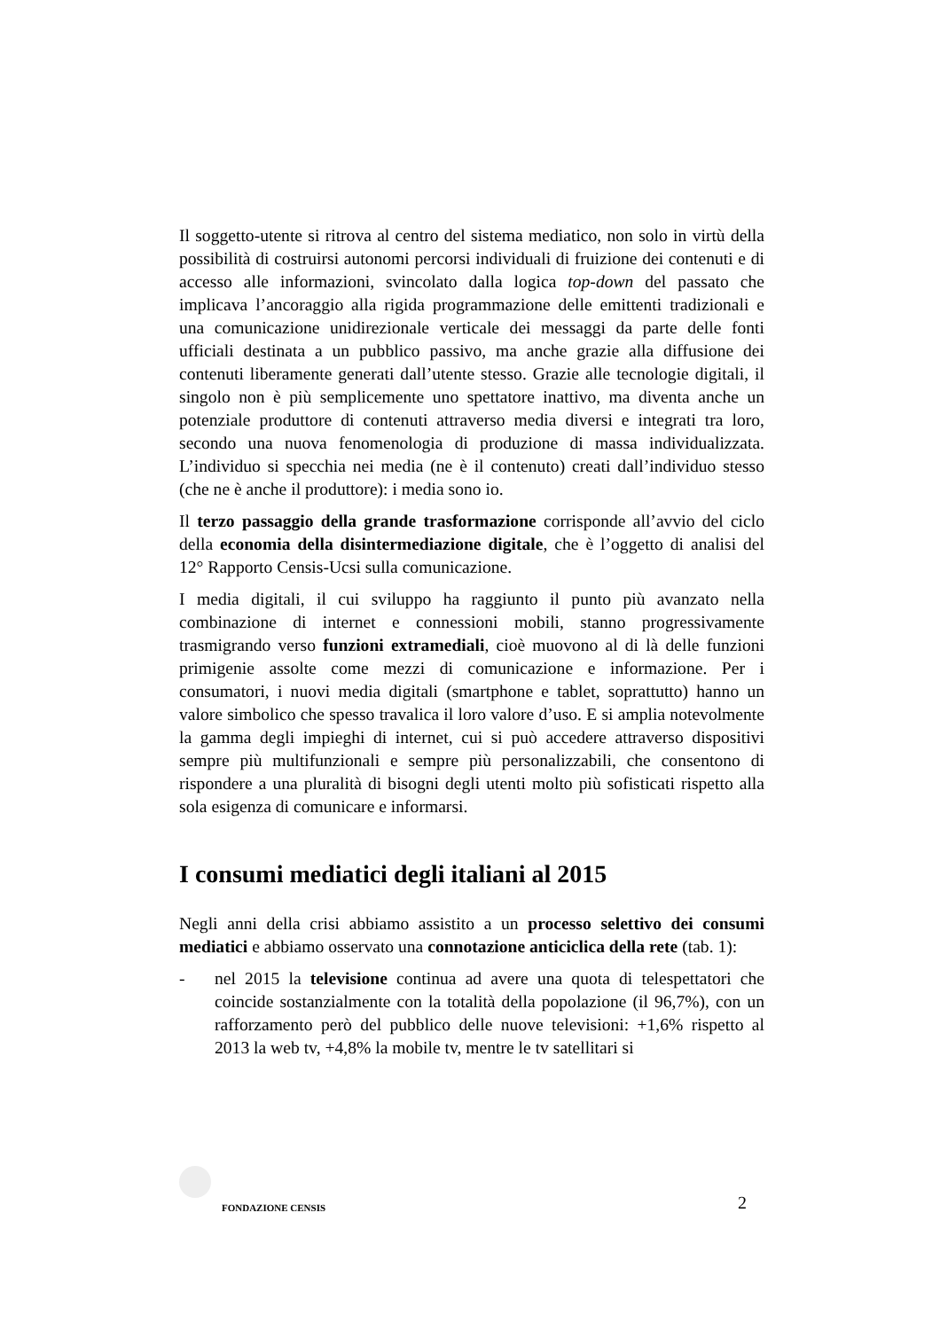Il soggetto-utente si ritrova al centro del sistema mediatico, non solo in virtù della possibilità di costruirsi autonomi percorsi individuali di fruizione dei contenuti e di accesso alle informazioni, svincolato dalla logica top-down del passato che implicava l’ancoraggio alla rigida programmazione delle emittenti tradizionali e una comunicazione unidirezionale verticale dei messaggi da parte delle fonti ufficiali destinata a un pubblico passivo, ma anche grazie alla diffusione dei contenuti liberamente generati dall’utente stesso. Grazie alle tecnologie digitali, il singolo non è più semplicemente uno spettatore inattivo, ma diventa anche un potenziale produttore di contenuti attraverso media diversi e integrati tra loro, secondo una nuova fenomenologia di produzione di massa individualizzata. L’individuo si specchia nei media (ne è il contenuto) creati dall’individuo stesso (che ne è anche il produttore): i media sono io.
Il terzo passaggio della grande trasformazione corrisponde all’avvio del ciclo della economia della disintermediazione digitale, che è l’oggetto di analisi del 12° Rapporto Censis-Ucsi sulla comunicazione.
I media digitali, il cui sviluppo ha raggiunto il punto più avanzato nella combinazione di internet e connessioni mobili, stanno progressivamente trasmigrando verso funzioni extramediali, cioè muovono al di là delle funzioni primigenie assolte come mezzi di comunicazione e informazione. Per i consumatori, i nuovi media digitali (smartphone e tablet, soprattutto) hanno un valore simbolico che spesso travalica il loro valore d’uso. E si amplia notevolmente la gamma degli impieghi di internet, cui si può accedere attraverso dispositivi sempre più multifunzionali e sempre più personalizzabili, che consentono di rispondere a una pluralità di bisogni degli utenti molto più sofisticati rispetto alla sola esigenza di comunicare e informarsi.
I consumi mediatici degli italiani al 2015
Negli anni della crisi abbiamo assistito a un processo selettivo dei consumi mediatici e abbiamo osservato una connotazione anticiclica della rete (tab. 1):
- nel 2015 la televisione continua ad avere una quota di telespettatori che coincide sostanzialmente con la totalità della popolazione (il 96,7%), con un rafforzamento però del pubblico delle nuove televisioni: +1,6% rispetto al 2013 la web tv, +4,8% la mobile tv, mentre le tv satellitari si
FONDAZIONE CENSIS 2